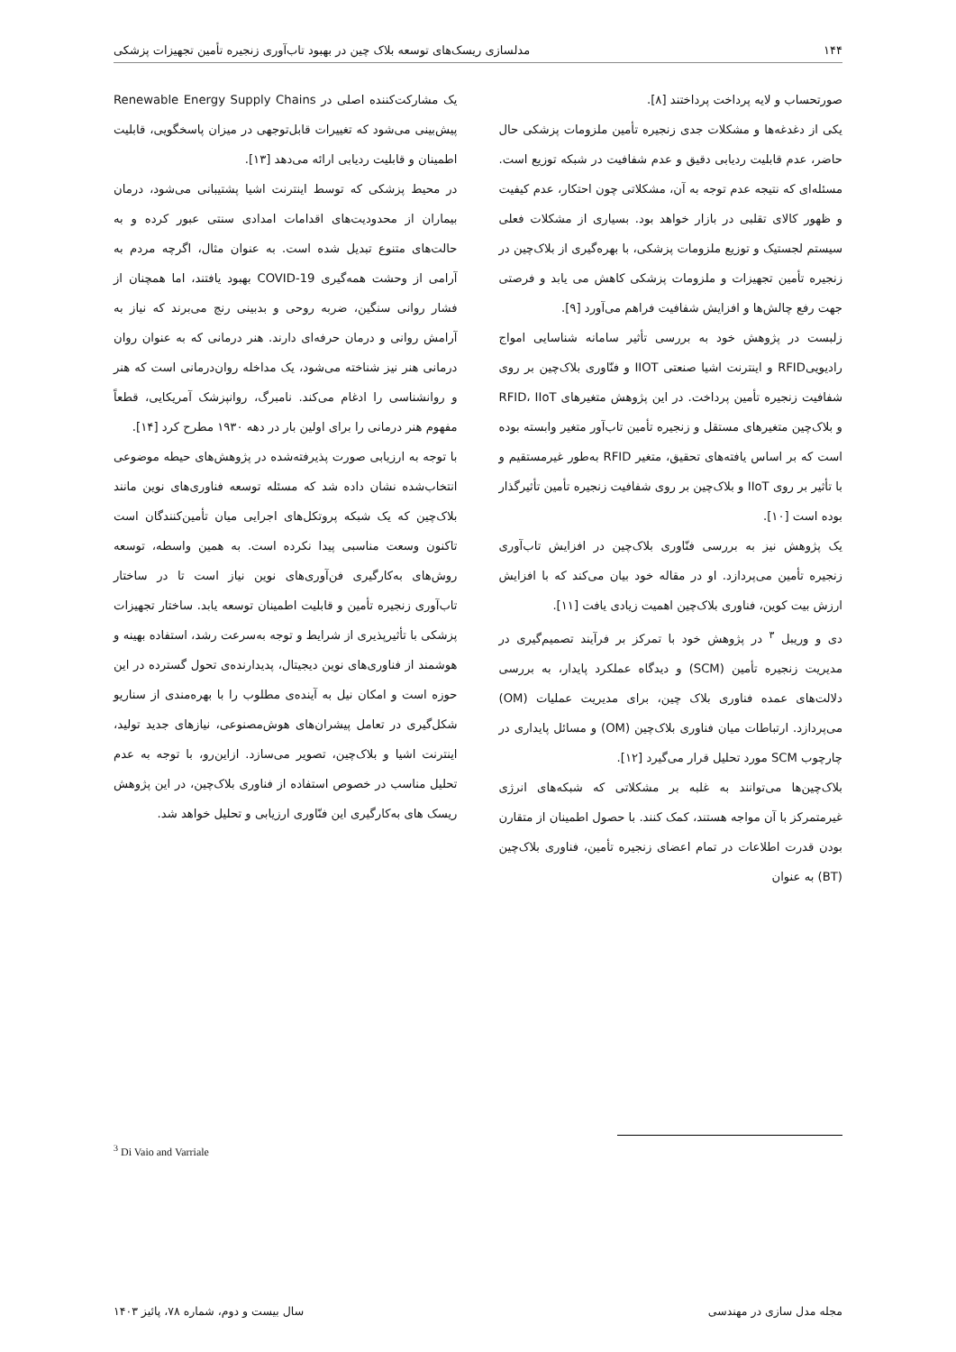۱۴۴ مدلسازی ریسک‌های توسعه بلاک چین در بهبود تاب‌آوری زنجیره تأمین تجهیزات پزشکی
صورتحساب و لایه پرداخت پرداختند [۸].
یکی از دغدغه‌ها و مشکلات جدی زنجیره تأمین ملزومات پزشکی حال حاضر، عدم قابلیت ردیابی دقیق و عدم شفافیت در شبکه توزیع است. مسئله‌ای که نتیجه عدم توجه به آن، مشکلاتی چون احتکار، عدم کیفیت و ظهور کالای تقلبی در بازار خواهد بود. بسیاری از مشکلات فعلی سیستم لجستیک و توزیع ملزومات پزشکی، با بهره‌گیری از بلاک‌چین در زنجیره تأمین تجهیزات و ملزومات پزشکی کاهش می یابد و فرصتی جهت رفع چالش‌ها و افزایش شفافیت فراهم می‌آورد [۹].
زلبست در پژوهش خود به بررسی تأثیر سامانه شناسایی امواج رادیوییRFID و اینترنت اشیا صنعتی IIOT و فنّاوری بلاک‌چین بر روی شفافیت زنجیره تأمین پرداخت. در این پژوهش متغیرهای RFID، IIoT و بلاک‌چین متغیرهای مستقل و زنجیره تأمین تاب‌آور متغیر وابسته بوده است که بر اساس یافته‌های تحقیق، متغیر RFID به‌طور غیرمستقیم و با تأثیر بر روی IIoT و بلاک‌چین بر روی شفافیت زنجیره تأمین تأثیرگذار بوده است [۱۰].
یک پژوهش نیز به بررسی فنّاوری بلاک‌چین در افزایش تاب‌آوری زنجیره تأمین می‌پردازد. او در مقاله خود بیان می‌کند که با افزایش ارزش بیت کوین، فناوری بلاک‌چین اهمیت زیادی یافت [۱۱].
دی و وریبل <sup>۳</sup> در پژوهش خود با تمرکز بر فرآیند تصمیم‌گیری در مدیریت زنجیره تأمین (SCM) و دیدگاه عملکرد پایدار، به بررسی دلالت‌های عمده فناوری بلاک چین، برای مدیریت عملیات (OM) می‌پردازد. ارتباطات میان فناوری بلاک‌چین (OM) و مسائل پایداری در چارچوب SCM مورد تحلیل قرار می‌گیرد [۱۲].
بلاک‌چین‌ها می‌توانند به غلبه بر مشکلاتی که شبکه‌های انرژی غیرمتمرکز با آن مواجه هستند، کمک کنند. با حصول اطمینان از متقارن بودن قدرت اطلاعات در تمام اعضای زنجیره تأمین، فناوری بلاک‌چین (BT) به عنوان
یک مشارکت‌کننده اصلی در Renewable Energy Supply Chains پیش‌بینی می‌شود که تغییرات قابل‌توجهی در میزان پاسخگویی، قابلیت اطمینان و قابلیت ردیابی ارائه می‌دهد [۱۳].
در محیط پزشکی که توسط اینترنت اشیا پشتیبانی می‌شود، درمان بیماران از محدودیت‌های اقدامات امدادی سنتی عبور کرده و به حالت‌های متنوع تبدیل شده است. به عنوان مثال، اگرچه مردم به آرامی از وحشت همه‌گیری COVID-19 بهبود یافتند، اما همچنان از فشار روانی سنگین، ضربه روحی و بدبینی رنج می‌برند که نیاز به آرامش روانی و درمان حرفه‌ای دارند. هنر درمانی که به عنوان روان درمانی هنر نیز شناخته می‌شود، یک مداخله روان‌درمانی است که هنر و روانشناسی را ادغام می‌کند. نامبرگ، روانپزشک آمریکایی، قطعاً مفهوم هنر درمانی را برای اولین بار در دهه ۱۹۳۰ مطرح کرد [۱۴].
با توجه به ارزیابی صورت پذیرفته‌شده در پژوهش‌های حیطه موضوعی انتخاب‌شده نشان داده شد که مسئله توسعه فناوری‌های نوین مانند بلاک‌چین که یک شبکه پروتکل‌های اجرایی میان تأمین‌کنندگان است تاکنون وسعت مناسبی پیدا نکرده است. به همین واسطه، توسعه روش‌های به‌کارگیری فن‌آوری‌های نوین نیاز است تا در ساختار تاب‌آوری زنجیره تأمین و قابلیت اطمینان توسعه یابد. ساختار تجهیزات پزشکی با تأثیرپذیری از شرایط و توجه به‌سرعت رشد، استفاده بهینه و هوشمند از فناوری‌های نوین دیجیتال، پدیدارنده‌ی تحول گسترده در این حوزه است و امکان نیل به آینده‌ی مطلوب را با بهره‌مندی از سناریو شکل‌گیری در تعامل پیشران‌های هوش‌مصنوعی، نیازهای جدید تولید، اینترنت اشیا و بلاک‌چین، تصویر می‌سازد. ازاین‌رو، با توجه به عدم تحلیل مناسب در خصوص استفاده از فناوری بلاک‌چین، در این پژوهش ریسک های به‌کارگیری این فنّاوری ارزیابی و تحلیل خواهد شد.
<sup>3</sup> Di Vaio and Varriale
مجله مدل سازی در مهندسی سال بیست و دوم، شماره ۷۸، پائیز ۱۴۰۳